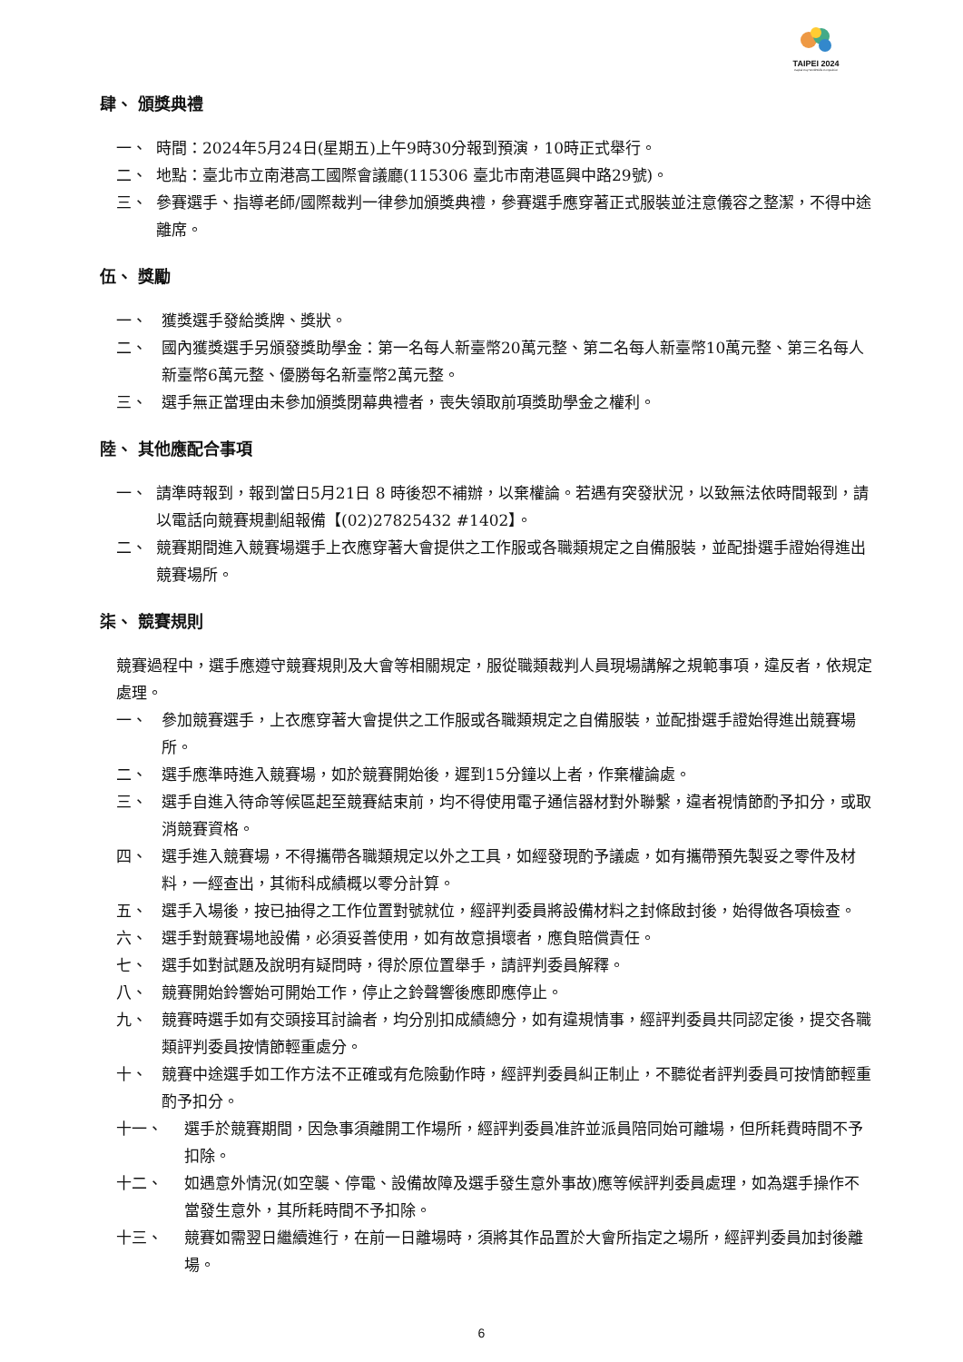TAIPEI 2024
Capital Cup WorldSkills Competition
肆、 頒獎典禮
一、 時間：2024年5月24日(星期五)上午9時30分報到預演，10時正式舉行。
二、 地點：臺北市立南港高工國際會議廳(115306 臺北市南港區興中路29號)。
三、 參賽選手、指導老師/國際裁判一律參加頒獎典禮，參賽選手應穿著正式服裝並注意儀容之整潔，不得中途離席。
伍、 獎勵
一、 獲獎選手發給獎牌、獎狀。
二、 國內獲獎選手另頒發獎助學金：第一名每人新臺幣20萬元整、第二名每人新臺幣10萬元整、第三名每人新臺幣6萬元整、優勝每名新臺幣2萬元整。
三、 選手無正當理由未參加頒獎閉幕典禮者，喪失領取前項獎助學金之權利。
陸、 其他應配合事項
一、 請準時報到，報到當日5月21日 8 時後恕不補辦，以棄權論。若遇有突發狀況，以致無法依時間報到，請以電話向競賽規劃組報備【(02)27825432 #1402】。
二、 競賽期間進入競賽場選手上衣應穿著大會提供之工作服或各職類規定之自備服裝，並配掛選手證始得進出競賽場所。
柒、 競賽規則
競賽過程中，選手應遵守競賽規則及大會等相關規定，服從職類裁判人員現場講解之規範事項，違反者，依規定處理。
一、 參加競賽選手，上衣應穿著大會提供之工作服或各職類規定之自備服裝，並配掛選手證始得進出競賽場所。
二、 選手應準時進入競賽場，如於競賽開始後，遲到15分鐘以上者，作棄權論處。
三、 選手自進入待命等候區起至競賽結束前，均不得使用電子通信器材對外聯繫，違者視情節酌予扣分，或取消競賽資格。
四、 選手進入競賽場，不得攜帶各職類規定以外之工具，如經發現酌予議處，如有攜帶預先製妥之零件及材料，一經查出，其術科成績概以零分計算。
五、 選手入場後，按已抽得之工作位置對號就位，經評判委員將設備材料之封條啟封後，始得做各項檢查。
六、 選手對競賽場地設備，必須妥善使用，如有故意損壞者，應負賠償責任。
七、 選手如對試題及說明有疑問時，得於原位置舉手，請評判委員解釋。
八、 競賽開始鈴響始可開始工作，停止之鈴聲響後應即應停止。
九、 競賽時選手如有交頭接耳討論者，均分別扣成績總分，如有違規情事，經評判委員共同認定後，提交各職類評判委員按情節輕重處分。
十、 競賽中途選手如工作方法不正確或有危險動作時，經評判委員糾正制止，不聽從者評判委員可按情節輕重酌予扣分。
十一、 選手於競賽期間，因急事須離開工作場所，經評判委員准許並派員陪同始可離場，但所耗費時間不予扣除。
十二、 如遇意外情況(如空襲、停電、設備故障及選手發生意外事故)應等候評判委員處理，如為選手操作不當發生意外，其所耗時間不予扣除。
十三、 競賽如需翌日繼續進行，在前一日離場時，須將其作品置於大會所指定之場所，經評判委員加封後離場。
6